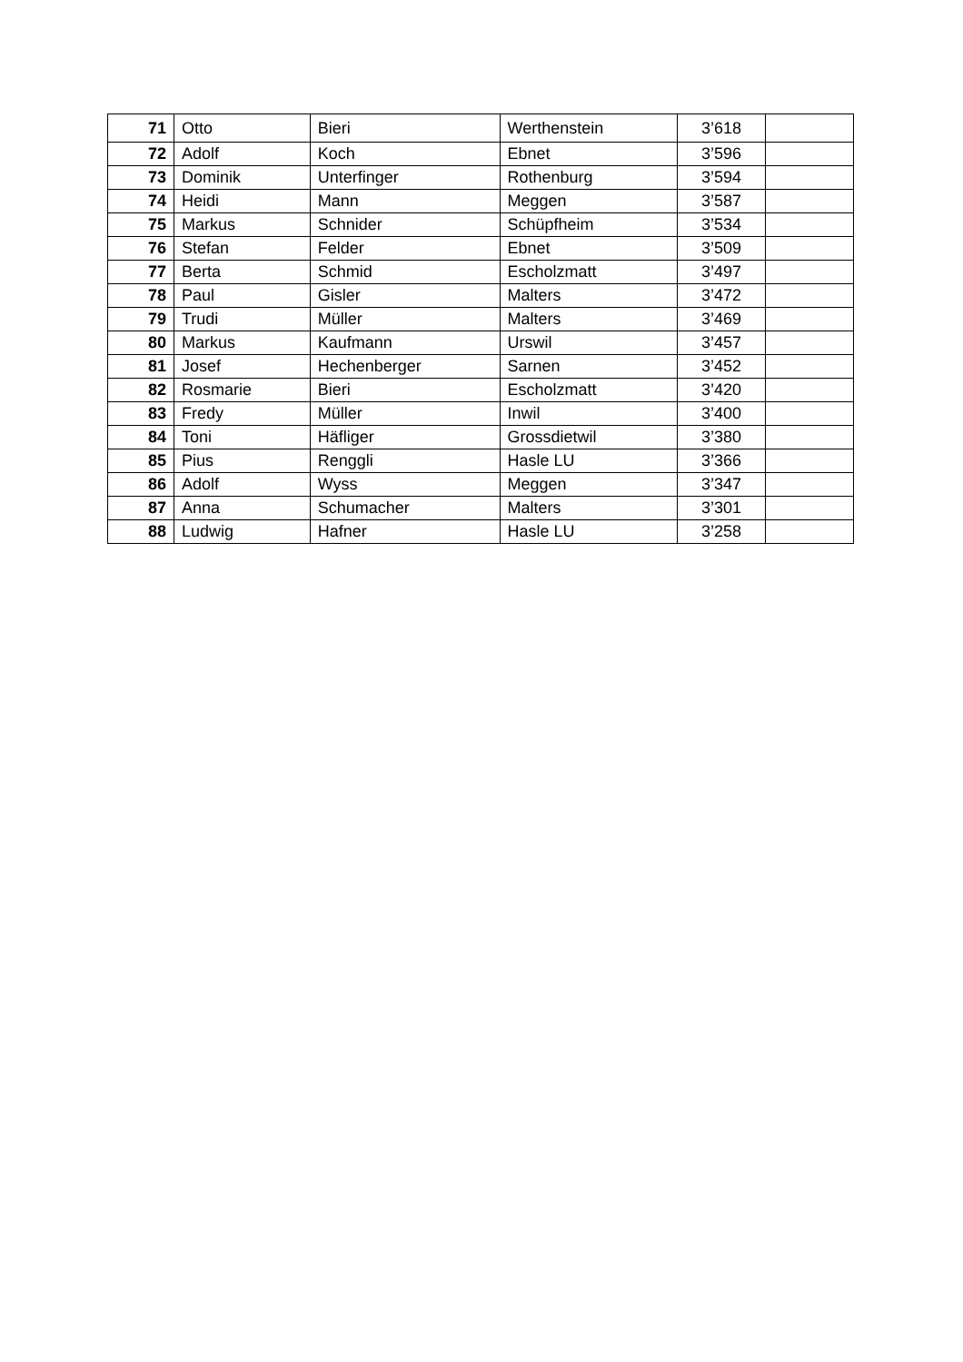| 71 | Otto | Bieri | Werthenstein | 3’618 | |
| 72 | Adolf | Koch | Ebnet | 3’596 | |
| 73 | Dominik | Unterfinger | Rothenburg | 3’594 | |
| 74 | Heidi | Mann | Meggen | 3’587 | |
| 75 | Markus | Schnider | Schüpfheim | 3’534 | |
| 76 | Stefan | Felder | Ebnet | 3’509 | |
| 77 | Berta | Schmid | Escholzmatt | 3’497 | |
| 78 | Paul | Gisler | Malters | 3’472 | |
| 79 | Trudi | Müller | Malters | 3’469 | |
| 80 | Markus | Kaufmann | Urswil | 3’457 | |
| 81 | Josef | Hechenberger | Sarnen | 3’452 | |
| 82 | Rosmarie | Bieri | Escholzmatt | 3’420 | |
| 83 | Fredy | Müller | Inwil | 3’400 | |
| 84 | Toni | Häfliger | Grossdietwil | 3’380 | |
| 85 | Pius | Renggli | Hasle LU | 3’366 | |
| 86 | Adolf | Wyss | Meggen | 3’347 | |
| 87 | Anna | Schumacher | Malters | 3’301 | |
| 88 | Ludwig | Hafner | Hasle LU | 3’258 | |